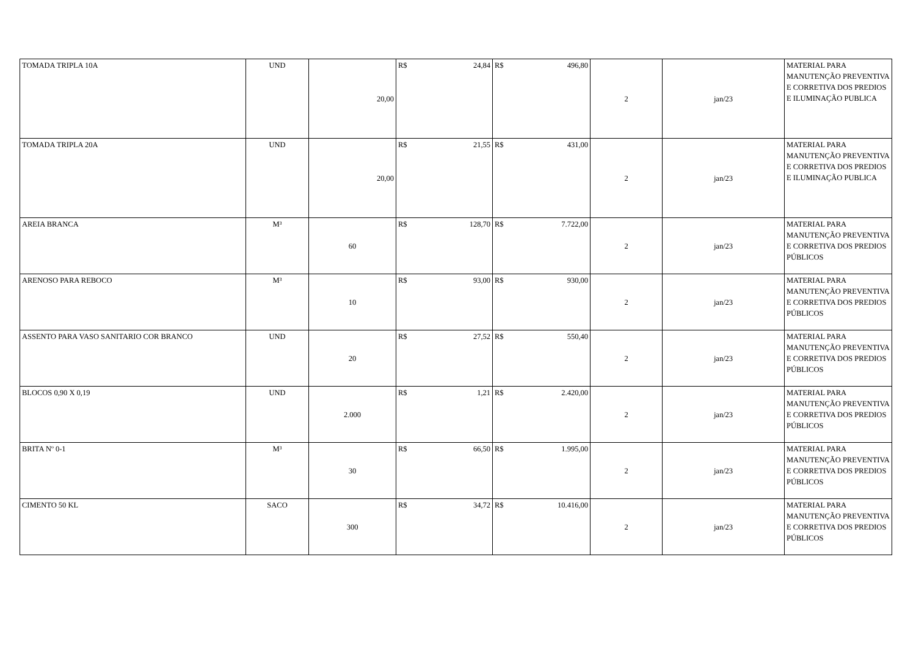| TOMADA TRIPLA 10A | UND | 20,00 | R$ 24,84 | R$ 496,80 | 2 | jan/23 | MATERIAL PARA MANUTENÇÃO PREVENTIVA E CORRETIVA DOS PREDIOS E ILUMINAÇÃO PUBLICA |
| TOMADA TRIPLA 20A | UND | 20,00 | R$ 21,55 | R$ 431,00 | 2 | jan/23 | MATERIAL PARA MANUTENÇÃO PREVENTIVA E CORRETIVA DOS PREDIOS E ILUMINAÇÃO PUBLICA |
| AREIA BRANCA | M³ | 60 | R$ 128,70 | R$ 7.722,00 | 2 | jan/23 | MATERIAL PARA MANUTENÇÃO PREVENTIVA E CORRETIVA DOS PREDIOS PÚBLICOS |
| ARENOSO PARA REBOCO | M³ | 10 | R$ 93,00 | R$ 930,00 | 2 | jan/23 | MATERIAL PARA MANUTENÇÃO PREVENTIVA E CORRETIVA DOS PREDIOS PÚBLICOS |
| ASSENTO PARA VASO SANITARIO COR BRANCO | UND | 20 | R$ 27,52 | R$ 550,40 | 2 | jan/23 | MATERIAL PARA MANUTENÇÃO PREVENTIVA E CORRETIVA DOS PREDIOS PÚBLICOS |
| BLOCOS 0,90 X 0,19 | UND | 2.000 | R$ 1,21 | R$ 2.420,00 | 2 | jan/23 | MATERIAL PARA MANUTENÇÃO PREVENTIVA E CORRETIVA DOS PREDIOS PÚBLICOS |
| BRITA Nº 0-1 | M³ | 30 | R$ 66,50 | R$ 1.995,00 | 2 | jan/23 | MATERIAL PARA MANUTENÇÃO PREVENTIVA E CORRETIVA DOS PREDIOS PÚBLICOS |
| CIMENTO 50 KL | SACO | 300 | R$ 34,72 | R$ 10.416,00 | 2 | jan/23 | MATERIAL PARA MANUTENÇÃO PREVENTIVA E CORRETIVA DOS PREDIOS PÚBLICOS |